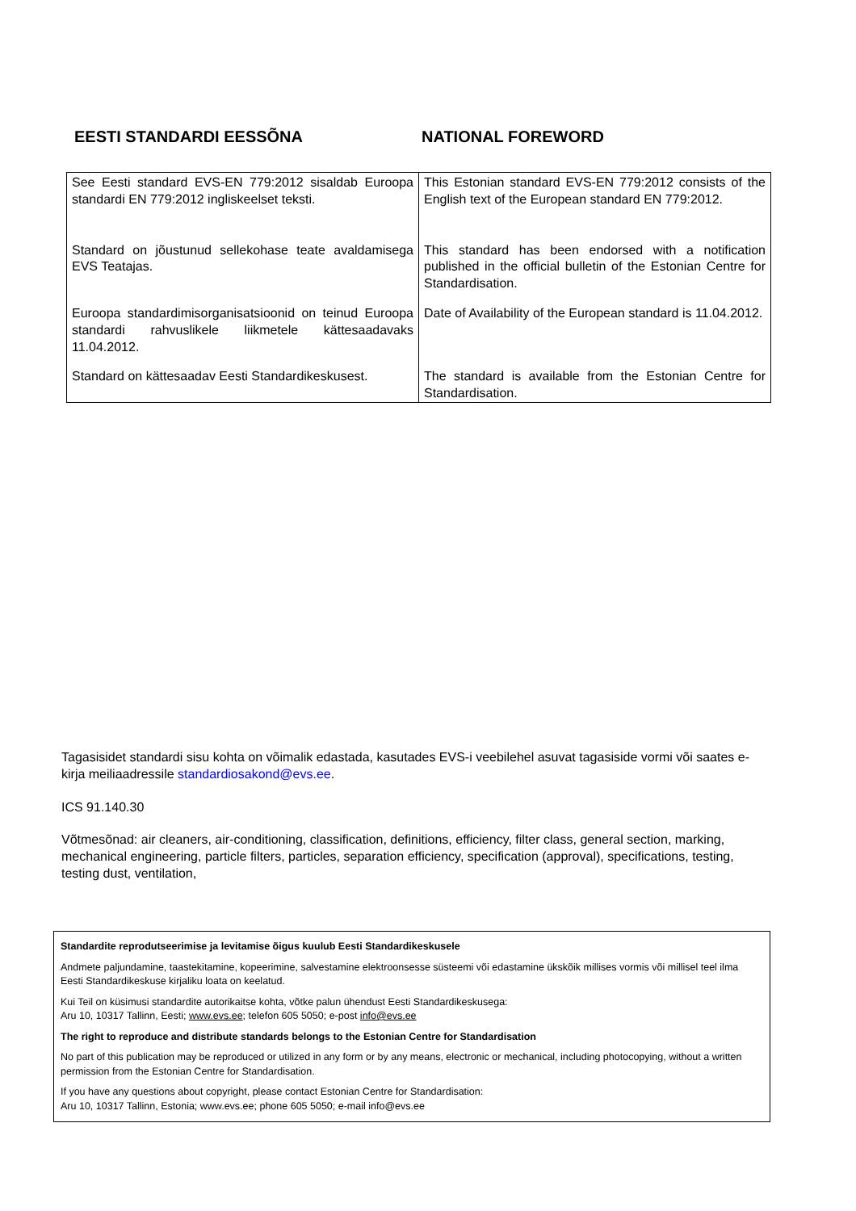EESTI STANDARDI EESSÕNA NATIONAL FOREWORD
| See Eesti standard EVS-EN 779:2012 sisaldab Euroopa standardi EN 779:2012 ingliskeelset teksti. | This Estonian standard EVS-EN 779:2012 consists of the English text of the European standard EN 779:2012. |
| Standard on jõustunud sellekohase teate avaldamisega EVS Teatajas. | This standard has been endorsed with a notification published in the official bulletin of the Estonian Centre for Standardisation. |
| Euroopa standardimisorganisatsioonid on teinud Euroopa standardi rahvuslikele liikmetele kättesaadavaks 11.04.2012. | Date of Availability of the European standard is 11.04.2012. |
| Standard on kättesaadav Eesti Standardikeskusest. | The standard is available from the Estonian Centre for Standardisation. |
Tagasisidet standardi sisu kohta on võimalik edastada, kasutades EVS-i veebilehel asuvat tagasiside vormi või saates e-kirja meiliaadressile standardiosakond@evs.ee.
ICS 91.140.30
Võtmesõnad: air cleaners, air-conditioning, classification, definitions, efficiency, filter class, general section, marking, mechanical engineering, particle filters, particles, separation efficiency, specification (approval), specifications, testing, testing dust, ventilation,
Standardite reprodutseerimise ja levitamise õigus kuulub Eesti Standardikeskusele
Andmete paljundamine, taastekitamine, kopeerimine, salvestamine elektroonsesse süsteemi või edastamine ükskõik millises vormis või millisel teel ilma Eesti Standardikeskuse kirjaliku loata on keelatud.
Kui Teil on küsimusi standardite autorikaitse kohta, võtke palun ühendust Eesti Standardikeskusega:
Aru 10, 10317 Tallinn, Eesti; www.evs.ee; telefon 605 5050; e-post info@evs.ee
The right to reproduce and distribute standards belongs to the Estonian Centre for Standardisation
No part of this publication may be reproduced or utilized in any form or by any means, electronic or mechanical, including photocopying, without a written permission from the Estonian Centre for Standardisation.
If you have any questions about copyright, please contact Estonian Centre for Standardisation:
Aru 10, 10317 Tallinn, Estonia; www.evs.ee; phone 605 5050; e-mail info@evs.ee